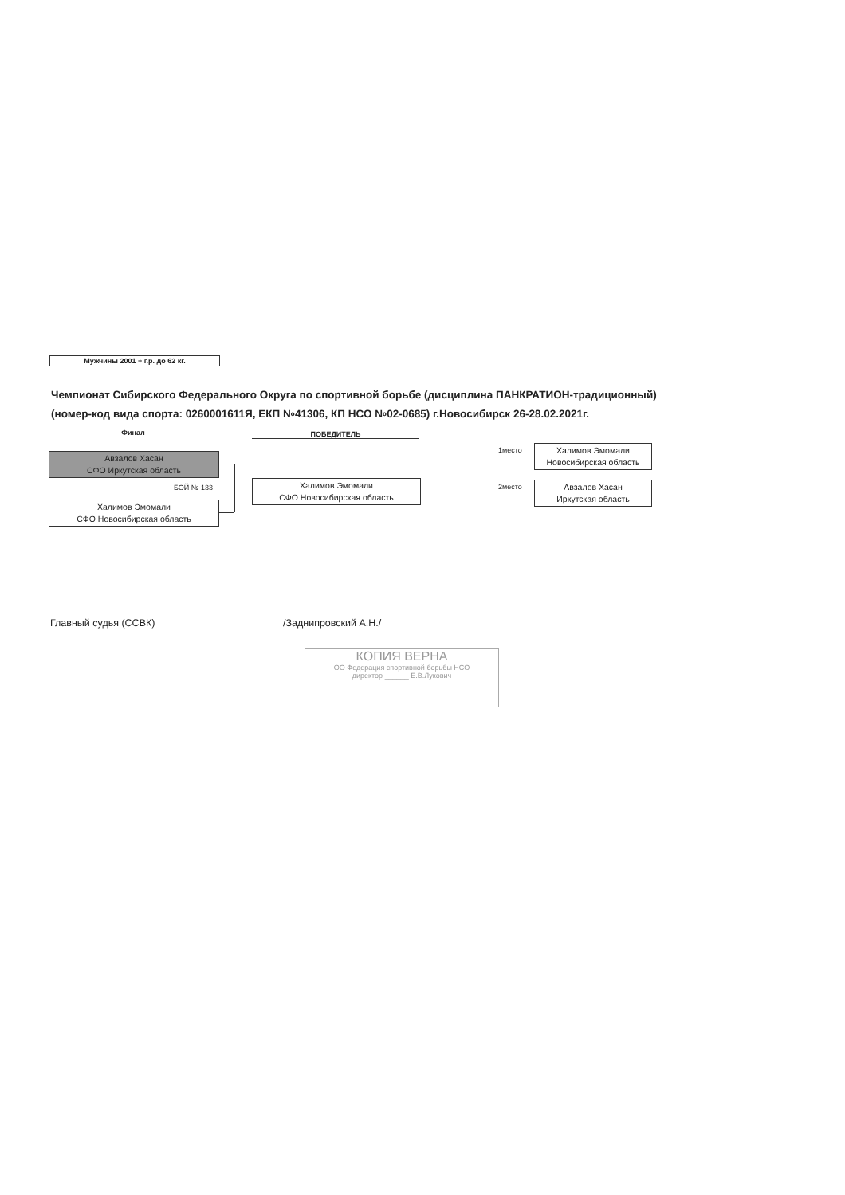Мужчины 2001 + г.р. до 62 кг.
Чемпионат Сибирского Федерального Округа по спортивной борьбе (дисциплина ПАНКРАТИОН-традиционный)
(номер-код вида спорта: 0260001611Я, ЕКП №41306, КП НСО №02-0685) г.Новосибирск 26-28.02.2021г.
Финал ПОБЕДИТЕЛЬ
Авзалов Хасан
СФО Иркутская область
БОЙ № 133
Халимов Эмомали
СФО Новосибирская область
Халимов Эмомали
СФО Новосибирская область
1место
Халимов Эмомали
Новосибирская область
2место
Авзалов Хасан
Иркутская область
Главный судья (ССВК) /Заднипровский А.Н./
КОПИЯ ВЕРНА
ОО Федерация спортивной борьбы НСО
директор ______ Е.В.Лукович